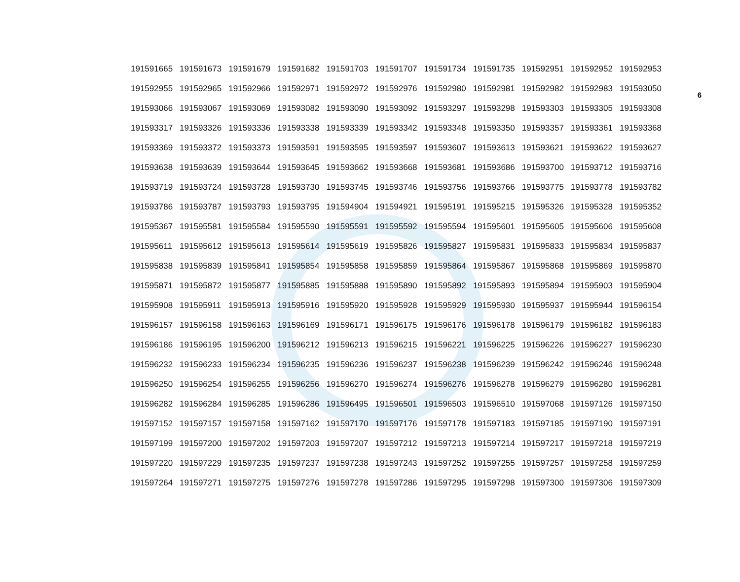6
| 191591665 | 191591673 | 191591679 | 191591682 | 191591703 | 191591707 | 191591734 | 191591735 | 191592951 | 191592952 | 191592953 |
| 191592955 | 191592965 | 191592966 | 191592971 | 191592972 | 191592976 | 191592980 | 191592981 | 191592982 | 191592983 | 191593050 |
| 191593066 | 191593067 | 191593069 | 191593082 | 191593090 | 191593092 | 191593297 | 191593298 | 191593303 | 191593305 | 191593308 |
| 191593317 | 191593326 | 191593336 | 191593338 | 191593339 | 191593342 | 191593348 | 191593350 | 191593357 | 191593361 | 191593368 |
| 191593369 | 191593372 | 191593373 | 191593591 | 191593595 | 191593597 | 191593607 | 191593613 | 191593621 | 191593622 | 191593627 |
| 191593638 | 191593639 | 191593644 | 191593645 | 191593662 | 191593668 | 191593681 | 191593686 | 191593700 | 191593712 | 191593716 |
| 191593719 | 191593724 | 191593728 | 191593730 | 191593745 | 191593746 | 191593756 | 191593766 | 191593775 | 191593778 | 191593782 |
| 191593786 | 191593787 | 191593793 | 191593795 | 191594904 | 191594921 | 191595191 | 191595215 | 191595326 | 191595328 | 191595352 |
| 191595367 | 191595581 | 191595584 | 191595590 | 191595591 | 191595592 | 191595594 | 191595601 | 191595605 | 191595606 | 191595608 |
| 191595611 | 191595612 | 191595613 | 191595614 | 191595619 | 191595826 | 191595827 | 191595831 | 191595833 | 191595834 | 191595837 |
| 191595838 | 191595839 | 191595841 | 191595854 | 191595858 | 191595859 | 191595864 | 191595867 | 191595868 | 191595869 | 191595870 |
| 191595871 | 191595872 | 191595877 | 191595885 | 191595888 | 191595890 | 191595892 | 191595893 | 191595894 | 191595903 | 191595904 |
| 191595908 | 191595911 | 191595913 | 191595916 | 191595920 | 191595928 | 191595929 | 191595930 | 191595937 | 191595944 | 191596154 |
| 191596157 | 191596158 | 191596163 | 191596169 | 191596171 | 191596175 | 191596176 | 191596178 | 191596179 | 191596182 | 191596183 |
| 191596186 | 191596195 | 191596200 | 191596212 | 191596213 | 191596215 | 191596221 | 191596225 | 191596226 | 191596227 | 191596230 |
| 191596232 | 191596233 | 191596234 | 191596235 | 191596236 | 191596237 | 191596238 | 191596239 | 191596242 | 191596246 | 191596248 |
| 191596250 | 191596254 | 191596255 | 191596256 | 191596270 | 191596274 | 191596276 | 191596278 | 191596279 | 191596280 | 191596281 |
| 191596282 | 191596284 | 191596285 | 191596286 | 191596495 | 191596501 | 191596503 | 191596510 | 191597068 | 191597126 | 191597150 |
| 191597152 | 191597157 | 191597158 | 191597162 | 191597170 | 191597176 | 191597178 | 191597183 | 191597185 | 191597190 | 191597191 |
| 191597199 | 191597200 | 191597202 | 191597203 | 191597207 | 191597212 | 191597213 | 191597214 | 191597217 | 191597218 | 191597219 |
| 191597220 | 191597229 | 191597235 | 191597237 | 191597238 | 191597243 | 191597252 | 191597255 | 191597257 | 191597258 | 191597259 |
| 191597264 | 191597271 | 191597275 | 191597276 | 191597278 | 191597286 | 191597295 | 191597298 | 191597300 | 191597306 | 191597309 |